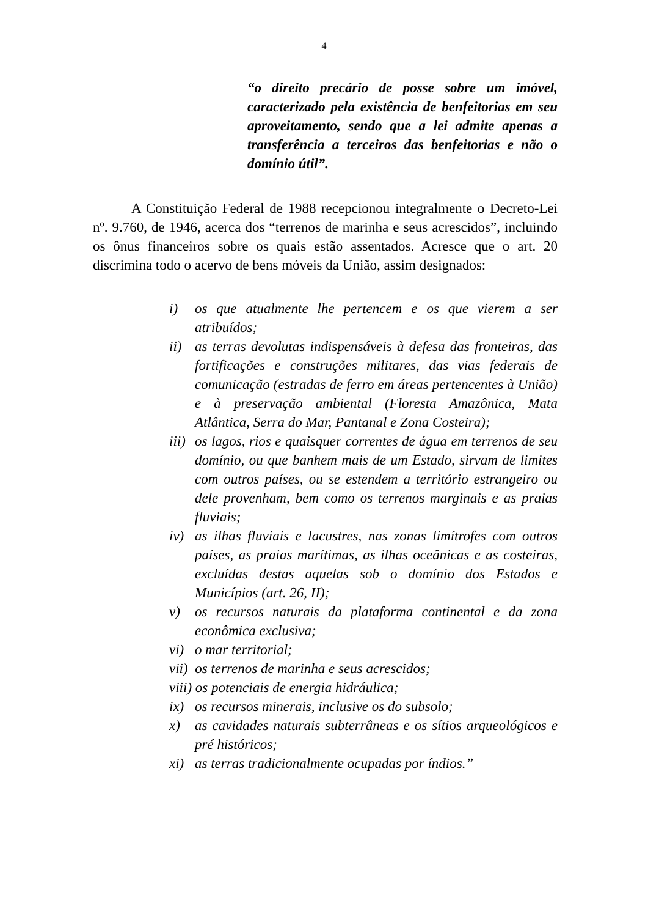4
“o direito precário de posse sobre um imóvel, caracterizado pela existência de benfeitorias em seu aproveitamento, sendo que a lei admite apenas a transferência a terceiros das benfeitorias e não o domínio útil”.
A Constituição Federal de 1988 recepcionou integralmente o Decreto-Lei nº. 9.760, de 1946, acerca dos “terrenos de marinha e seus acrescidos”, incluindo os ônus financeiros sobre os quais estão assentados. Acresce que o art. 20 discrimina todo o acervo de bens móveis da União, assim designados:
i) os que atualmente lhe pertencem e os que vierem a ser atribuídos;
ii) as terras devolutas indispensáveis à defesa das fronteiras, das fortificações e construções militares, das vias federais de comunicação (estradas de ferro em áreas pertencentes à União) e à preservação ambiental (Floresta Amazônica, Mata Atlântica, Serra do Mar, Pantanal e Zona Costeira);
iii) os lagos, rios e quaisquer correntes de água em terrenos de seu domínio, ou que banhem mais de um Estado, sirvam de limites com outros países, ou se estendem a território estrangeiro ou dele provenham, bem como os terrenos marginais e as praias fluviais;
iv) as ilhas fluviais e lacustres, nas zonas limítrofes com outros países, as praias marítimas, as ilhas oceânicas e as costeiras, excluídas destas aquelas sob o domínio dos Estados e Municípios (art. 26, II);
v) os recursos naturais da plataforma continental e da zona econômica exclusiva;
vi) o mar territorial;
vii) os terrenos de marinha e seus acrescidos;
viii) os potenciais de energia hidráulica;
ix) os recursos minerais, inclusive os do subsolo;
x) as cavidades naturais subterrâneas e os sítios arqueológicos e pré históricos;
xi) as terras tradicionalmente ocupadas por índios.”